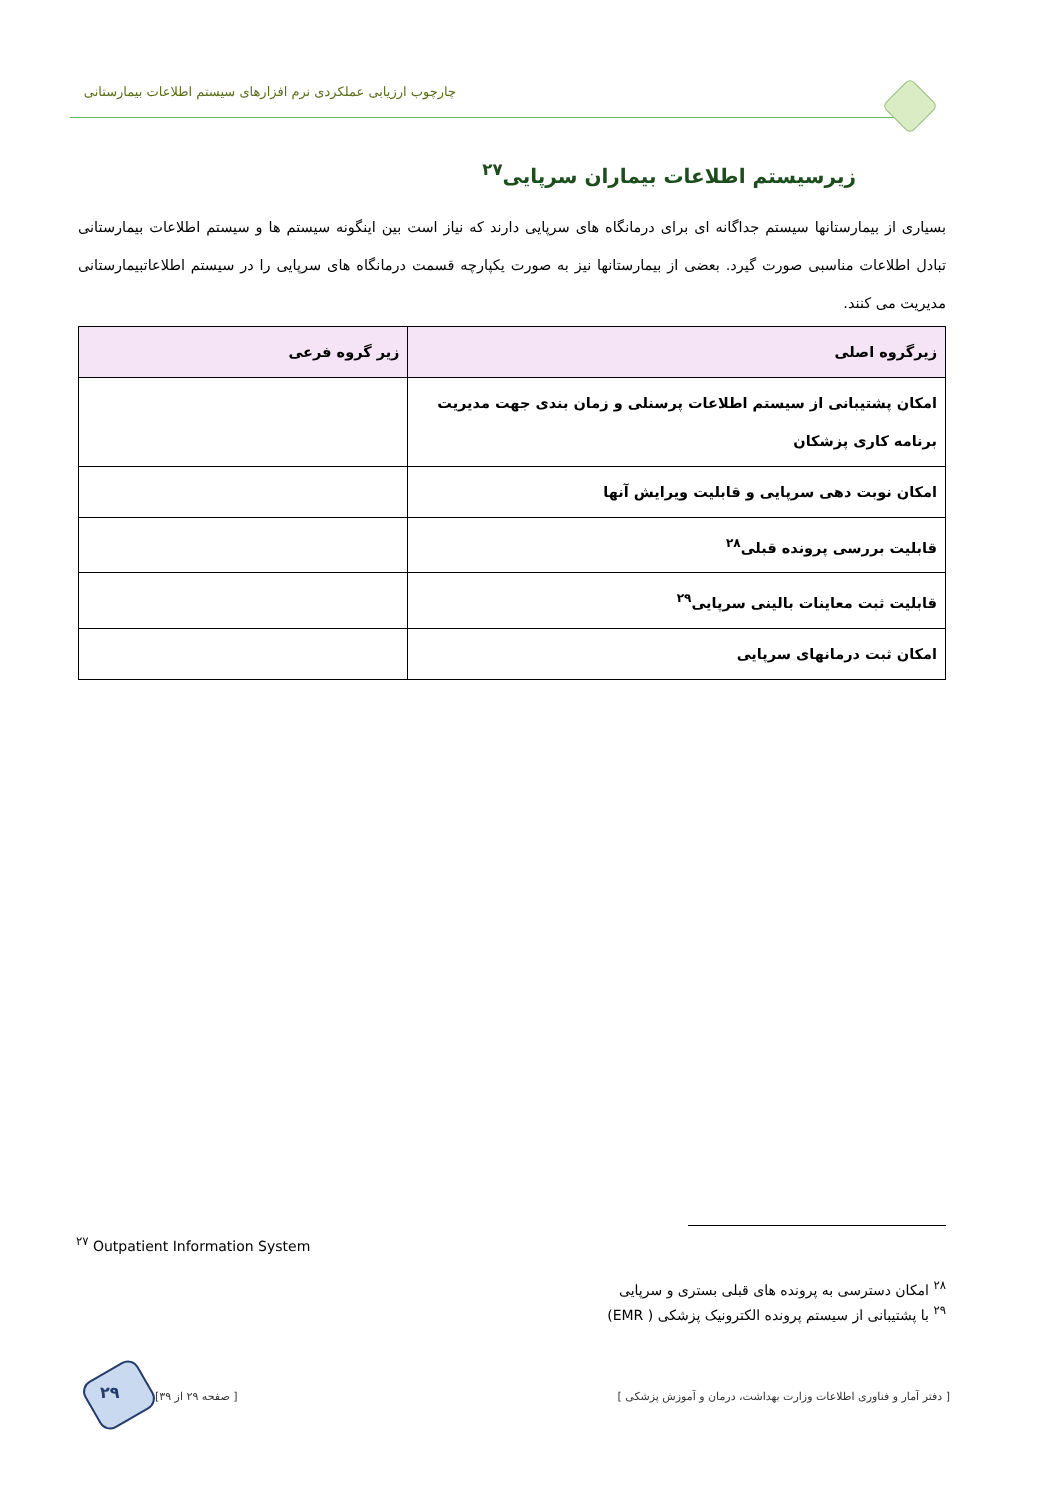چارچوب ارزیابی عملکردی نرم افزارهای سیستم اطلاعات بیمارستانی
زیرسیستم اطلاعات بیماران سرپایی<sup>۲۷</sup>
بسیاری از بیمارستانها سیستم جداگانه ای برای درمانگاه های سرپایی دارند که نیاز است بین اینگونه سیستم ها و سیستم اطلاعات بیمارستانی تبادل اطلاعات مناسبی صورت گیرد. بعضی از بیمارستانها نیز به صورت یکپارچه قسمت درمانگاه های سرپایی را در سیستم اطلاعاتبیمارستانی مدیریت می کنند.
| زیرگروه اصلی | زیر گروه فرعی |
| --- | --- |
| امکان پشتیبانی از سیستم اطلاعات پرسنلی و زمان بندی جهت مدیریت برنامه کاری پزشکان | |
| امکان نوبت دهی سرپایی و قابلیت ویرایش آنها | |
| قابلیت بررسی پرونده قبلی<sup>۲۸</sup> | |
| قابلیت ثبت معاینات بالینی سرپایی<sup>۲۹</sup> | |
| امکان ثبت درمانهای سرپایی | |
<sup>۲۷</sup> Outpatient Information System
<sup>۲۸</sup> امکان دسترسی به پرونده های قبلی بستری و سرپایی
<sup>۲۹</sup> با پشتیبانی از سیستم پرونده الکترونیک پزشکی ( EMR)
۲۹
[ دفتر آمار و فناوری اطلاعات وزارت بهداشت، درمان و آموزش پزشکی ] [ صفحه ۲۹ از ۳۹]